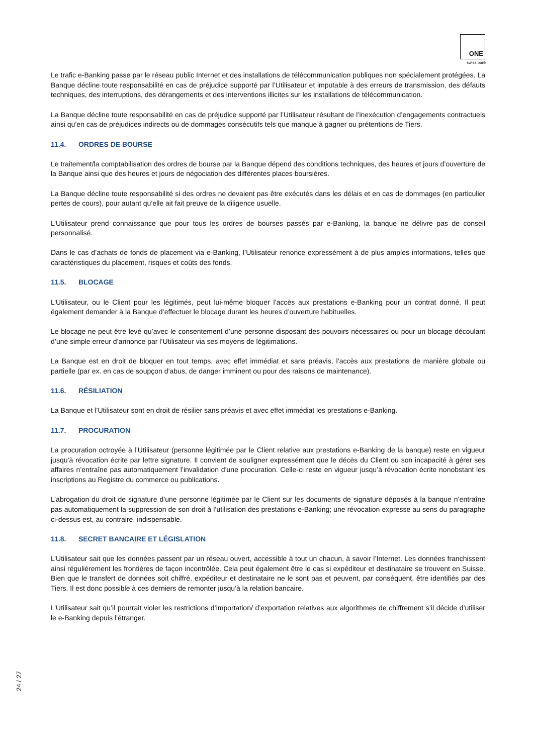ONE
swiss bank
Le trafic e-Banking passe par le réseau public Internet et des installations de télécommunication publiques non spécialement protégées. La Banque décline toute responsabilité en cas de préjudice supporté par l’Utilisateur et imputable à des erreurs de transmission, des défauts techniques, des interruptions, des dérangements et des interventions illicites sur les installations de télécommunication.
La Banque décline toute responsabilité en cas de préjudice supporté par l’Utilisateur résultant de l’inexécution d’engagements contractuels ainsi qu’en cas de préjudices indirects ou de dommages consécutifs tels que manque à gagner ou prétentions de Tiers.
11.4. ORDRES DE BOURSE
Le traitement/la comptabilisation des ordres de bourse par la Banque dépend des conditions techniques, des heures et jours d’ouverture de la Banque ainsi que des heures et jours de négociation des différentes places boursières.
La Banque décline toute responsabilité si des ordres ne devaient pas être exécutés dans les délais et en cas de dommages (en particulier pertes de cours), pour autant qu’elle ait fait preuve de la diligence usuelle.
L’Utilisateur prend connaissance que pour tous les ordres de bourses passés par e-Banking, la banque ne délivre pas de conseil personnalisé.
Dans le cas d’achats de fonds de placement via e-Banking, l’Utilisateur renonce expressément à de plus amples informations, telles que caractéristiques du placement, risques et coûts des fonds.
11.5. BLOCAGE
L’Utilisateur, ou le Client pour les légitimés, peut lui-même bloquer l’accès aux prestations e-Banking pour un contrat donné. Il peut également demander à la Banque d’effectuer le blocage durant les heures d’ouverture habituelles.
Le blocage ne peut être levé qu’avec le consentement d’une personne disposant des pouvoirs nécessaires ou pour un blocage découlant d’une simple erreur d’annonce par l’Utilisateur via ses moyens de légitimations.
La Banque est en droit de bloquer en tout temps, avec effet immédiat et sans préavis, l’accès aux prestations de manière globale ou partielle (par ex. en cas de soupçon d’abus, de danger imminent ou pour des raisons de maintenance).
11.6. RÉSILIATION
La Banque et l’Utilisateur sont en droit de résilier sans préavis et avec effet immédiat les prestations e-Banking.
11.7. PROCURATION
La procuration octroyée à l’Utilisateur (personne légitimée par le Client relative aux prestations e-Banking de la banque) reste en vigueur jusqu’à révocation écrite par lettre signature. Il convient de souligner expressément que le décès du Client ou son incapacité à gérer ses affaires n’entraîne pas automatiquement l’invalidation d’une procuration. Celle-ci reste en vigueur jusqu’à révocation écrite nonobstant les inscriptions au Registre du commerce ou publications.
L’abrogation du droit de signature d’une personne légitimée par le Client sur les documents de signature déposés à la banque n’entraîne pas automatiquement la suppression de son droit à l’utilisation des prestations e-Banking; une révocation expresse au sens du paragraphe ci-dessus est, au contraire, indispensable.
11.8. SECRET BANCAIRE ET LÉGISLATION
L’Utilisateur sait que les données passent par un réseau ouvert, accessible à tout un chacun, à savoir l’Internet. Les données franchissent ainsi régulièrement les frontières de façon incontrôlée. Cela peut également être le cas si expéditeur et destinataire se trouvent en Suisse. Bien que le transfert de données soit chiffré, expéditeur et destinataire ne le sont pas et peuvent, par conséquent, être identifiés par des Tiers. Il est donc possible à ces derniers de remonter jusqu’à la relation bancaire.
L’Utilisateur sait qu’il pourrait violer les restrictions d’importation/ d’exportation relatives aux algorithmes de chiffrement s’il décide d’utiliser le e-Banking depuis l’étranger.
24 / 27